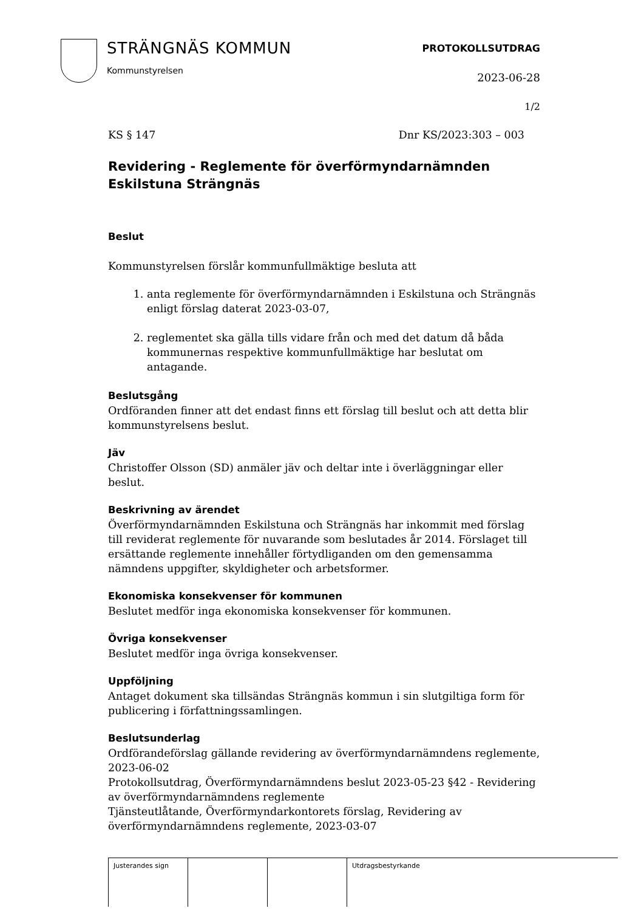STRÄNGNÄS KOMMUN
Kommunstyrelsen
PROTOKOLLSUTDRAG
2023-06-28
1/2
KS § 147 Dnr KS/2023:303 – 003
Revidering - Reglemente för överförmyndarnämnden Eskilstuna Strängnäs
Beslut
Kommunstyrelsen förslår kommunfullmäktige besluta att
1. anta reglemente för överförmyndarnämnden i Eskilstuna och Strängnäs enligt förslag daterat 2023-03-07,
2. reglementet ska gälla tills vidare från och med det datum då båda kommunernas respektive kommunfullmäktige har beslutat om antagande.
Beslutsgång
Ordföranden finner att det endast finns ett förslag till beslut och att detta blir kommunstyrelsens beslut.
Jäv
Christoffer Olsson (SD) anmäler jäv och deltar inte i överläggningar eller beslut.
Beskrivning av ärendet
Överförmyndarnämnden Eskilstuna och Strängnäs har inkommit med förslag till reviderat reglemente för nuvarande som beslutades år 2014. Förslaget till ersättande reglemente innehåller förtydliganden om den gemensamma nämndens uppgifter, skyldigheter och arbetsformer.
Ekonomiska konsekvenser för kommunen
Beslutet medför inga ekonomiska konsekvenser för kommunen.
Övriga konsekvenser
Beslutet medför inga övriga konsekvenser.
Uppföljning
Antaget dokument ska tillsändas Strängnäs kommun i sin slutgiltiga form för publicering i författningssamlingen.
Beslutsunderlag
Ordförandeförslag gällande revidering av överförmyndarnämndens reglemente, 2023-06-02
Protokollsutdrag, Överförmyndarnämndens beslut 2023-05-23 §42 - Revidering av överförmyndarnämndens reglemente
Tjänsteutlåtande, Överförmyndarkontorets förslag, Revidering av överförmyndarnämndens reglemente, 2023-03-07
| Justerandes sign | | | Utdragsbestyrkande |